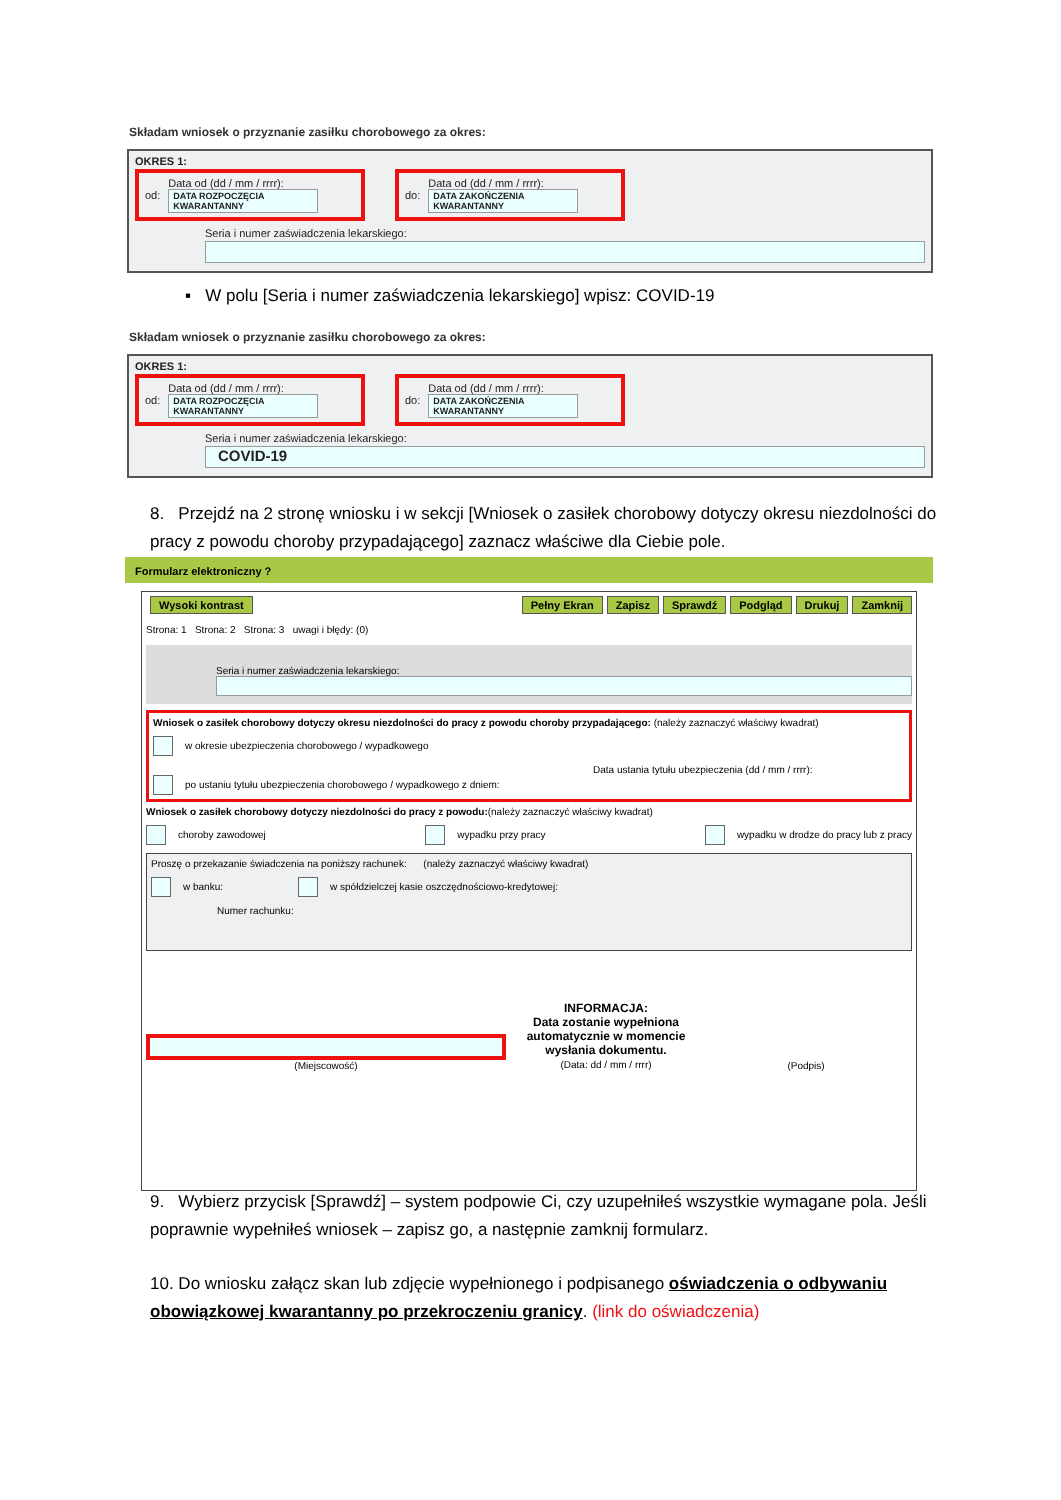Składam wniosek o przyznanie zasiłku chorobowego za okres:
OKRES 1:
od: Data od (dd / mm / rrrr):
DATA ROZPOCZĘCIA KWARANTANNY
do: Data od (dd / mm / rrrr):
DATA ZAKOŃCZENIA KWARANTANNY
Seria i numer zaświadczenia lekarskiego:
▪ W polu [Seria i numer zaświadczenia lekarskiego] wpisz: COVID-19
Składam wniosek o przyznanie zasiłku chorobowego za okres:
OKRES 1:
od: Data od (dd / mm / rrrr):
DATA ROZPOCZĘCIA KWARANTANNY
do: Data od (dd / mm / rrrr):
DATA ZAKOŃCZENIA KWARANTANNY
Seria i numer zaświadczenia lekarskiego:
COVID-19
8. Przejdź na 2 stronę wniosku i w sekcji [Wniosek o zasiłek chorobowy dotyczy okresu niezdolności do pracy z powodu choroby przypadającego] zaznacz właściwe dla Ciebie pole.
Formularz elektroniczny ?
Wysoki kontrast Pełny Ekran Zapisz Sprawdź Podgląd Drukuj Zamknij
Strona: 1 Strona: 2 Strona: 3 uwagi i błędy: (0)
Seria i numer zaświadczenia lekarskiego:
Wniosek o zasiłek chorobowy dotyczy okresu niezdolności do pracy z powodu choroby przypadającego: (należy zaznaczyć właściwy kwadrat)
w okresie ubezpieczenia chorobowego / wypadkowego
Data ustania tytułu ubezpieczenia (dd / mm / rrrr):
po ustaniu tytułu ubezpieczenia chorobowego / wypadkowego z dniem:
Wniosek o zasiłek chorobowy dotyczy niezdolności do pracy z powodu:(należy zaznaczyć właściwy kwadrat)
choroby zawodowej wypadku przy pracy wypadku w drodze do pracy lub z pracy
Proszę o przekazanie świadczenia na poniższy rachunek: (należy zaznaczyć właściwy kwadrat)
w banku: w spółdzielczej kasie oszczędnościowo-kredytowej:
Numer rachunku:
(Miejscowość)
INFORMACJA:
Data zostanie wypełniona automatycznie w momencie wysłania dokumentu.
(Data: dd / mm / rrrr)
(Podpis)
9. Wybierz przycisk [Sprawdź] – system podpowie Ci, czy uzupełniłeś wszystkie wymagane pola. Jeśli poprawnie wypełniłeś wniosek – zapisz go, a następnie zamknij formularz.
10. Do wniosku załącz skan lub zdjęcie wypełnionego i podpisanego oświadczenia o odbywaniu obowiązkowej kwarantanny po przekroczeniu granicy. (link do oświadczenia)